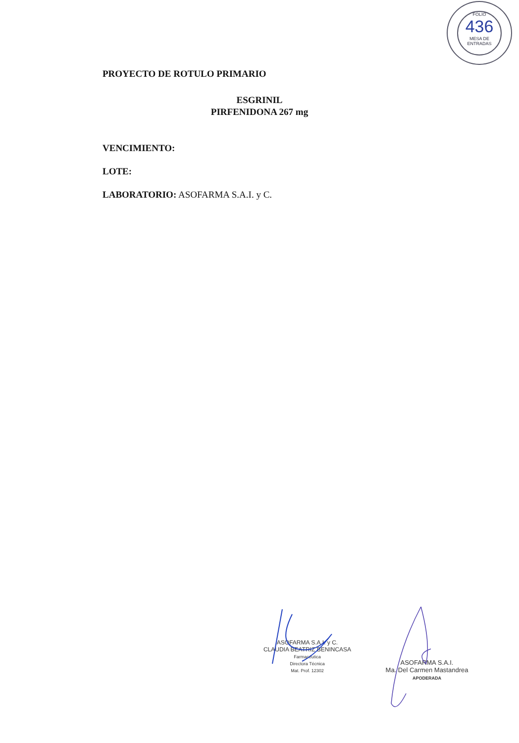FOLIO
436
MESA DE ENTRADAS
PROYECTO DE ROTULO PRIMARIO
ESGRINIL
PIRFENIDONA 267 mg
VENCIMIENTO:
LOTE:
LABORATORIO: ASOFARMA S.A.I. y C.
ASOFARMA S.A.I. y C.
CLAUDIA BEATRIZ BENINCASA
Farmacéutica
Directora Técnica
Mat. Prof. 12302
ASOFARMA S.A.I.
Ma. Del Carmen Mastandrea
APODERADA